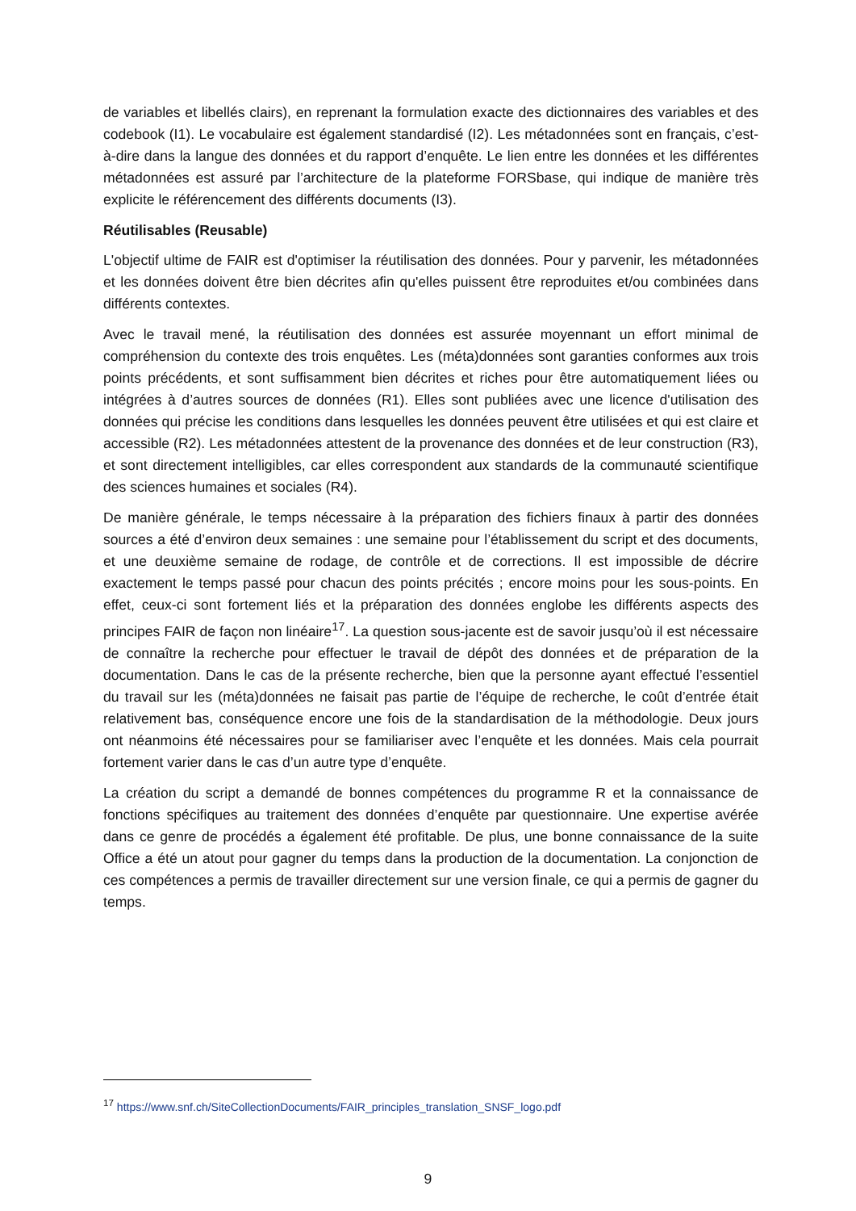de variables et libellés clairs), en reprenant la formulation exacte des dictionnaires des variables et des codebook (I1). Le vocabulaire est également standardisé (I2). Les métadonnées sont en français, c’est-à-dire dans la langue des données et du rapport d’enquête. Le lien entre les données et les différentes métadonnées est assuré par l’architecture de la plateforme FORSbase, qui indique de manière très explicite le référencement des différents documents (I3).
Réutilisables (Reusable)
L'objectif ultime de FAIR est d'optimiser la réutilisation des données. Pour y parvenir, les métadonnées et les données doivent être bien décrites afin qu'elles puissent être reproduites et/ou combinées dans différents contextes.
Avec le travail mené, la réutilisation des données est assurée moyennant un effort minimal de compréhension du contexte des trois enquêtes. Les (méta)données sont garanties conformes aux trois points précédents, et sont suffisamment bien décrites et riches pour être automatiquement liées ou intégrées à d’autres sources de données (R1). Elles sont publiées avec une licence d'utilisation des données qui précise les conditions dans lesquelles les données peuvent être utilisées et qui est claire et accessible (R2). Les métadonnées attestent de la provenance des données et de leur construction (R3), et sont directement intelligibles, car elles correspondent aux standards de la communauté scientifique des sciences humaines et sociales (R4).
De manière générale, le temps nécessaire à la préparation des fichiers finaux à partir des données sources a été d’environ deux semaines : une semaine pour l’établissement du script et des documents, et une deuxième semaine de rodage, de contrôle et de corrections. Il est impossible de décrire exactement le temps passé pour chacun des points précités ; encore moins pour les sous-points. En effet, ceux-ci sont fortement liés et la préparation des données englobe les différents aspects des principes FAIR de façon non linéaire<sup>17</sup>. La question sous-jacente est de savoir jusqu’où il est nécessaire de connaître la recherche pour effectuer le travail de dépôt des données et de préparation de la documentation. Dans le cas de la présente recherche, bien que la personne ayant effectué l’essentiel du travail sur les (méta)données ne faisait pas partie de l’équipe de recherche, le coût d’entrée était relativement bas, conséquence encore une fois de la standardisation de la méthodologie. Deux jours ont néanmoins été nécessaires pour se familiariser avec l’enquête et les données. Mais cela pourrait fortement varier dans le cas d’un autre type d’enquête.
La création du script a demandé de bonnes compétences du programme R et la connaissance de fonctions spécifiques au traitement des données d’enquête par questionnaire. Une expertise avérée dans ce genre de procédés a également été profitable. De plus, une bonne connaissance de la suite Office a été un atout pour gagner du temps dans la production de la documentation. La conjonction de ces compétences a permis de travailler directement sur une version finale, ce qui a permis de gagner du temps.
<sup>17</sup> https://www.snf.ch/SiteCollectionDocuments/FAIR_principles_translation_SNSF_logo.pdf
9